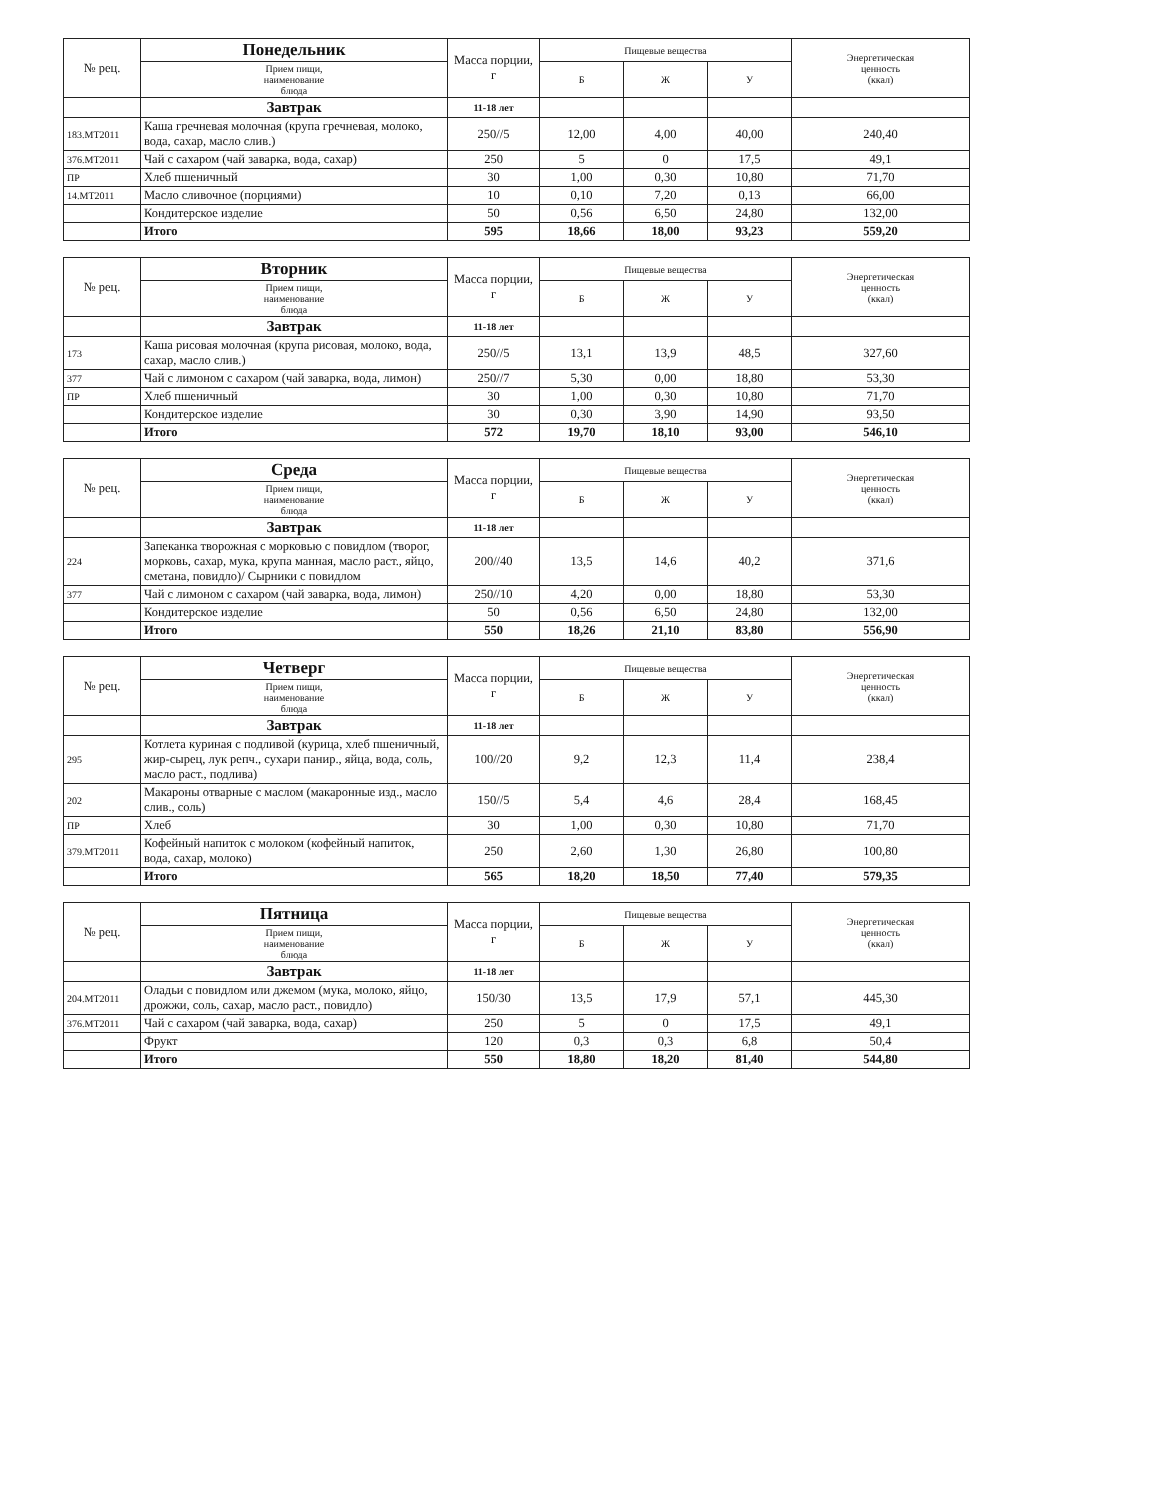| № рец. | Понедельник | Масса порции, г | Пищевые вещества | | | Энергетическая ценность (ккал) |
| --- | --- | --- | --- | --- | --- | --- |
| | Прием пищи, наименование блюда | | Б | Ж | У | |
| | Завтрак | 11-18 лет | | | | |
| 183.МТ2011 | Каша гречневая молочная (крупа гречневая, молоко, вода, сахар, масло слив.) | 250//5 | 12,00 | 4,00 | 40,00 | 240,40 |
| 376.МТ2011 | Чай с сахаром (чай заварка, вода, сахар) | 250 | 5 | 0 | 17,5 | 49,1 |
| ПР | Хлеб пшеничный | 30 | 1,00 | 0,30 | 10,80 | 71,70 |
| 14.МТ2011 | Масло сливочное (порциями) | 10 | 0,10 | 7,20 | 0,13 | 66,00 |
| | Кондитерское изделие | 50 | 0,56 | 6,50 | 24,80 | 132,00 |
| | Итого | 595 | 18,66 | 18,00 | 93,23 | 559,20 |
| № рец. | Вторник | Масса порции, г | Пищевые вещества | | | Энергетическая ценность (ккал) |
| --- | --- | --- | --- | --- | --- | --- |
| | Прием пищи, наименование блюда | | Б | Ж | У | |
| | Завтрак | 11-18 лет | | | | |
| 173 | Каша рисовая молочная (крупа рисовая, молоко, вода, сахар, масло слив.) | 250//5 | 13,1 | 13,9 | 48,5 | 327,60 |
| 377 | Чай с лимоном с сахаром (чай заварка, вода, лимон) | 250//7 | 5,30 | 0,00 | 18,80 | 53,30 |
| ПР | Хлеб пшеничный | 30 | 1,00 | 0,30 | 10,80 | 71,70 |
| | Кондитерское изделие | 30 | 0,30 | 3,90 | 14,90 | 93,50 |
| | Итого | 572 | 19,70 | 18,10 | 93,00 | 546,10 |
| № рец. | Среда | Масса порции, г | Пищевые вещества | | | Энергетическая ценность (ккал) |
| --- | --- | --- | --- | --- | --- | --- |
| | Прием пищи, наименование блюда | | Б | Ж | У | |
| | Завтрак | 11-18 лет | | | | |
| 224 | Запеканка творожная с морковью с повидлом (творог, морковь, сахар, мука, крупа манная, масло раст., яйцо, сметана, повидло)/ Сырники с повидлом | 200//40 | 13,5 | 14,6 | 40,2 | 371,6 |
| 377 | Чай с лимоном с сахаром (чай заварка, вода, лимон) | 250//10 | 4,20 | 0,00 | 18,80 | 53,30 |
| | Кондитерское изделие | 50 | 0,56 | 6,50 | 24,80 | 132,00 |
| | Итого | 550 | 18,26 | 21,10 | 83,80 | 556,90 |
| № рец. | Четверг | Масса порции, г | Пищевые вещества | | | Энергетическая ценность (ккал) |
| --- | --- | --- | --- | --- | --- | --- |
| | Прием пищи, наименование блюда | | Б | Ж | У | |
| | Завтрак | 11-18 лет | | | | |
| 295 | Котлета куриная с подливой (курица, хлеб пшеничный, жир-сырец, лук репч., сухари панир., яйца, вода, соль, масло раст., подлива) | 100//20 | 9,2 | 12,3 | 11,4 | 238,4 |
| 202 | Макароны отварные с маслом (макаронные изд., масло слив., соль) | 150//5 | 5,4 | 4,6 | 28,4 | 168,45 |
| ПР | Хлеб | 30 | 1,00 | 0,30 | 10,80 | 71,70 |
| 379.МТ2011 | Кофейный напиток с молоком (кофейный напиток, вода, сахар, молоко) | 250 | 2,60 | 1,30 | 26,80 | 100,80 |
| | Итого | 565 | 18,20 | 18,50 | 77,40 | 579,35 |
| № рец. | Пятница | Масса порции, г | Пищевые вещества | | | Энергетическая ценность (ккал) |
| --- | --- | --- | --- | --- | --- | --- |
| | Прием пищи, наименование блюда | | Б | Ж | У | |
| | Завтрак | 11-18 лет | | | | |
| 204.МТ2011 | Оладьи с повидлом или джемом (мука, молоко, яйцо, дрожжи, соль, сахар, масло раст., повидло) | 150/30 | 13,5 | 17,9 | 57,1 | 445,30 |
| 376.МТ2011 | Чай с сахаром (чай заварка, вода, сахар) | 250 | 5 | 0 | 17,5 | 49,1 |
| | Фрукт | 120 | 0,3 | 0,3 | 6,8 | 50,4 |
| | Итого | 550 | 18,80 | 18,20 | 81,40 | 544,80 |